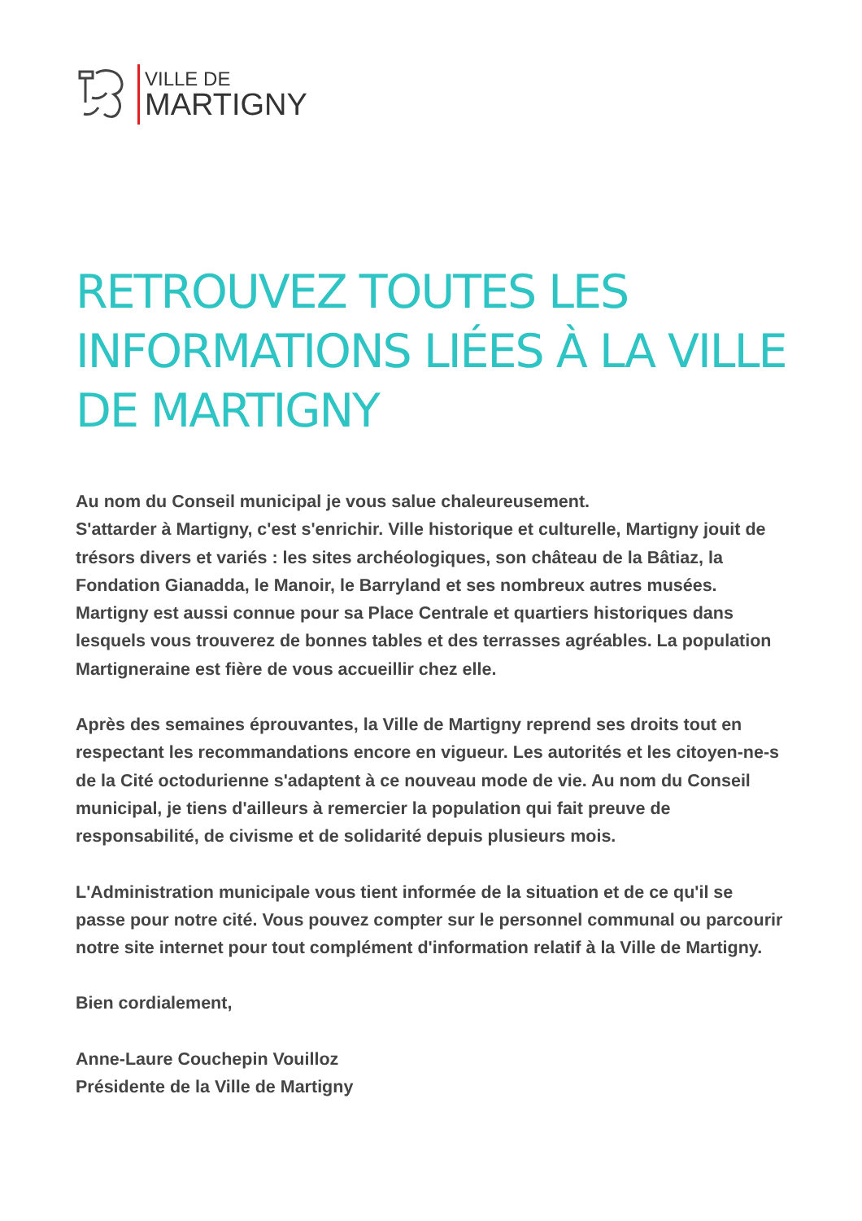VILLE DE
MARTIGNY
RETROUVEZ TOUTES LES INFORMATIONS LIÉES À LA VILLE DE MARTIGNY
Au nom du Conseil municipal je vous salue chaleureusement.
S'attarder à Martigny, c'est s'enrichir. Ville historique et culturelle, Martigny jouit de trésors divers et variés : les sites archéologiques, son château de la Bâtiaz, la Fondation Gianadda, le Manoir, le Barryland et ses nombreux autres musées. Martigny est aussi connue pour sa Place Centrale et quartiers historiques dans lesquels vous trouverez de bonnes tables et des terrasses agréables. La population Martigneraine est fière de vous accueillir chez elle.
Après des semaines éprouvantes, la Ville de Martigny reprend ses droits tout en respectant les recommandations encore en vigueur. Les autorités et les citoyen-ne-s de la Cité octodurienne s'adaptent à ce nouveau mode de vie. Au nom du Conseil municipal, je tiens d'ailleurs à remercier la population qui fait preuve de responsabilité, de civisme et de solidarité depuis plusieurs mois.
L'Administration municipale vous tient informée de la situation et de ce qu'il se passe pour notre cité. Vous pouvez compter sur le personnel communal ou parcourir notre site internet pour tout complément d'information relatif à la Ville de Martigny.
Bien cordialement,
Anne-Laure Couchepin Vouilloz
Présidente de la Ville de Martigny